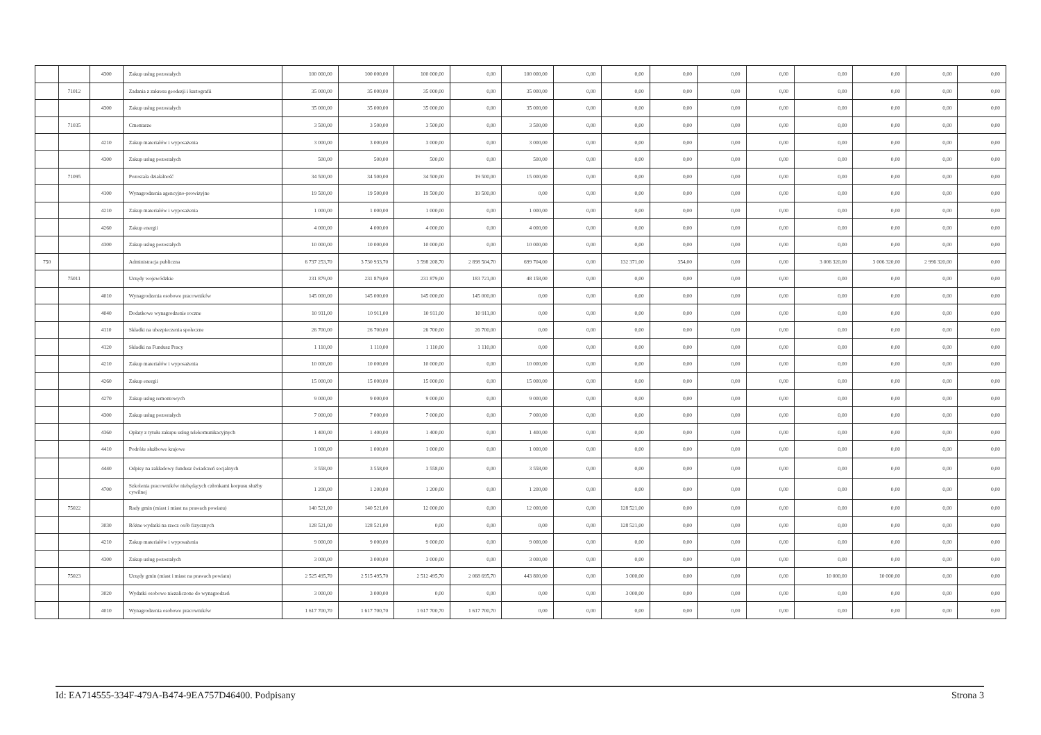| | | 4300 | Zakup usług pozostałych | 100 000,00 | 100 000,00 | 100 000,00 | 0,00 | 100 000,00 | 0,00 | 0,00 | 0,00 | 0,00 | 0,00 | 0,00 | 0,00 | 0,00 | 0,00 |
| | 71012 | | Zadania z zakresu geodezji i kartografii | 35 000,00 | 35 000,00 | 35 000,00 | 0,00 | 35 000,00 | 0,00 | 0,00 | 0,00 | 0,00 | 0,00 | 0,00 | 0,00 | 0,00 | 0,00 |
| | | 4300 | Zakup usług pozostałych | 35 000,00 | 35 000,00 | 35 000,00 | 0,00 | 35 000,00 | 0,00 | 0,00 | 0,00 | 0,00 | 0,00 | 0,00 | 0,00 | 0,00 | 0,00 |
| | 71035 | | Cmentarze | 3 500,00 | 3 500,00 | 3 500,00 | 0,00 | 3 500,00 | 0,00 | 0,00 | 0,00 | 0,00 | 0,00 | 0,00 | 0,00 | 0,00 | 0,00 |
| | | 4210 | Zakup materiałów i wyposażenia | 3 000,00 | 3 000,00 | 3 000,00 | 0,00 | 3 000,00 | 0,00 | 0,00 | 0,00 | 0,00 | 0,00 | 0,00 | 0,00 | 0,00 | 0,00 |
| | | 4300 | Zakup usług pozostałych | 500,00 | 500,00 | 500,00 | 0,00 | 500,00 | 0,00 | 0,00 | 0,00 | 0,00 | 0,00 | 0,00 | 0,00 | 0,00 | 0,00 |
| | 71095 | | Pozostała działalność | 34 500,00 | 34 500,00 | 34 500,00 | 19 500,00 | 15 000,00 | 0,00 | 0,00 | 0,00 | 0,00 | 0,00 | 0,00 | 0,00 | 0,00 | 0,00 |
| | | 4100 | Wynagrodzenia agencyjno-prowizyjne | 19 500,00 | 19 500,00 | 19 500,00 | 19 500,00 | 0,00 | 0,00 | 0,00 | 0,00 | 0,00 | 0,00 | 0,00 | 0,00 | 0,00 | 0,00 |
| | | 4210 | Zakup materiałów i wyposażenia | 1 000,00 | 1 000,00 | 1 000,00 | 0,00 | 1 000,00 | 0,00 | 0,00 | 0,00 | 0,00 | 0,00 | 0,00 | 0,00 | 0,00 | 0,00 |
| | | 4260 | Zakup energii | 4 000,00 | 4 000,00 | 4 000,00 | 0,00 | 4 000,00 | 0,00 | 0,00 | 0,00 | 0,00 | 0,00 | 0,00 | 0,00 | 0,00 | 0,00 |
| | | 4300 | Zakup usług pozostałych | 10 000,00 | 10 000,00 | 10 000,00 | 0,00 | 10 000,00 | 0,00 | 0,00 | 0,00 | 0,00 | 0,00 | 0,00 | 0,00 | 0,00 | 0,00 |
| 750 | | | Administracja publiczna | 6 737 253,70 | 3 730 933,70 | 3 598 208,70 | 2 898 504,70 | 699 704,00 | 0,00 | 132 371,00 | 354,00 | 0,00 | 0,00 | 3 006 320,00 | 3 006 320,00 | 2 996 320,00 | 0,00 |
| | 75011 | | Urzędy wojewódzkie | 231 879,00 | 231 879,00 | 231 879,00 | 183 721,00 | 48 158,00 | 0,00 | 0,00 | 0,00 | 0,00 | 0,00 | 0,00 | 0,00 | 0,00 | 0,00 |
| | | 4010 | Wynagrodzenia osobowe pracowników | 145 000,00 | 145 000,00 | 145 000,00 | 145 000,00 | 0,00 | 0,00 | 0,00 | 0,00 | 0,00 | 0,00 | 0,00 | 0,00 | 0,00 | 0,00 |
| | | 4040 | Dodatkowe wynagrodzenie roczne | 10 911,00 | 10 911,00 | 10 911,00 | 10 911,00 | 0,00 | 0,00 | 0,00 | 0,00 | 0,00 | 0,00 | 0,00 | 0,00 | 0,00 | 0,00 |
| | | 4110 | Składki na ubezpieczenia społeczne | 26 700,00 | 26 700,00 | 26 700,00 | 26 700,00 | 0,00 | 0,00 | 0,00 | 0,00 | 0,00 | 0,00 | 0,00 | 0,00 | 0,00 | 0,00 |
| | | 4120 | Składki na Fundusz Pracy | 1 110,00 | 1 110,00 | 1 110,00 | 1 110,00 | 0,00 | 0,00 | 0,00 | 0,00 | 0,00 | 0,00 | 0,00 | 0,00 | 0,00 | 0,00 |
| | | 4210 | Zakup materiałów i wyposażenia | 10 000,00 | 10 000,00 | 10 000,00 | 0,00 | 10 000,00 | 0,00 | 0,00 | 0,00 | 0,00 | 0,00 | 0,00 | 0,00 | 0,00 | 0,00 |
| | | 4260 | Zakup energii | 15 000,00 | 15 000,00 | 15 000,00 | 0,00 | 15 000,00 | 0,00 | 0,00 | 0,00 | 0,00 | 0,00 | 0,00 | 0,00 | 0,00 | 0,00 |
| | | 4270 | Zakup usług remontowych | 9 000,00 | 9 000,00 | 9 000,00 | 0,00 | 9 000,00 | 0,00 | 0,00 | 0,00 | 0,00 | 0,00 | 0,00 | 0,00 | 0,00 | 0,00 |
| | | 4300 | Zakup usług pozostałych | 7 000,00 | 7 000,00 | 7 000,00 | 0,00 | 7 000,00 | 0,00 | 0,00 | 0,00 | 0,00 | 0,00 | 0,00 | 0,00 | 0,00 | 0,00 |
| | | 4360 | Opłaty z tytułu zakupu usług telekomunikacyjnych | 1 400,00 | 1 400,00 | 1 400,00 | 0,00 | 1 400,00 | 0,00 | 0,00 | 0,00 | 0,00 | 0,00 | 0,00 | 0,00 | 0,00 | 0,00 |
| | | 4410 | Podróże służbowe krajowe | 1 000,00 | 1 000,00 | 1 000,00 | 0,00 | 1 000,00 | 0,00 | 0,00 | 0,00 | 0,00 | 0,00 | 0,00 | 0,00 | 0,00 | 0,00 |
| | | 4440 | Odpisy na zakładowy fundusz świadczeń socjalnych | 3 558,00 | 3 558,00 | 3 558,00 | 0,00 | 3 558,00 | 0,00 | 0,00 | 0,00 | 0,00 | 0,00 | 0,00 | 0,00 | 0,00 | 0,00 |
| | | 4700 | Szkolenia pracowników niebędących członkami korpusu służby cywilnej | 1 200,00 | 1 200,00 | 1 200,00 | 0,00 | 1 200,00 | 0,00 | 0,00 | 0,00 | 0,00 | 0,00 | 0,00 | 0,00 | 0,00 | 0,00 |
| | 75022 | | Rady gmin (miast i miast na prawach powiatu) | 140 521,00 | 140 521,00 | 12 000,00 | 0,00 | 12 000,00 | 0,00 | 128 521,00 | 0,00 | 0,00 | 0,00 | 0,00 | 0,00 | 0,00 | 0,00 |
| | | 3030 | Różne wydatki na rzecz osób fizycznych | 128 521,00 | 128 521,00 | 0,00 | 0,00 | 0,00 | 0,00 | 128 521,00 | 0,00 | 0,00 | 0,00 | 0,00 | 0,00 | 0,00 | 0,00 |
| | | 4210 | Zakup materiałów i wyposażenia | 9 000,00 | 9 000,00 | 9 000,00 | 0,00 | 9 000,00 | 0,00 | 0,00 | 0,00 | 0,00 | 0,00 | 0,00 | 0,00 | 0,00 | 0,00 |
| | | 4300 | Zakup usług pozostałych | 3 000,00 | 3 000,00 | 3 000,00 | 0,00 | 3 000,00 | 0,00 | 0,00 | 0,00 | 0,00 | 0,00 | 0,00 | 0,00 | 0,00 | 0,00 |
| | 75023 | | Urzędy gmin (miast i miast na prawach powiatu) | 2 525 495,70 | 2 515 495,70 | 2 512 495,70 | 2 068 695,70 | 443 800,00 | 0,00 | 3 000,00 | 0,00 | 0,00 | 0,00 | 10 000,00 | 10 000,00 | 0,00 | 0,00 |
| | | 3020 | Wydatki osobowe niezaliczone do wynagrodzeń | 3 000,00 | 3 000,00 | 0,00 | 0,00 | 0,00 | 0,00 | 3 000,00 | 0,00 | 0,00 | 0,00 | 0,00 | 0,00 | 0,00 | 0,00 |
| | | 4010 | Wynagrodzenia osobowe pracowników | 1 617 700,70 | 1 617 700,70 | 1 617 700,70 | 1 617 700,70 | 0,00 | 0,00 | 0,00 | 0,00 | 0,00 | 0,00 | 0,00 | 0,00 | 0,00 | 0,00 |
Id: EA714555-334F-479A-B474-9EA757D46400. Podpisany Strona 3